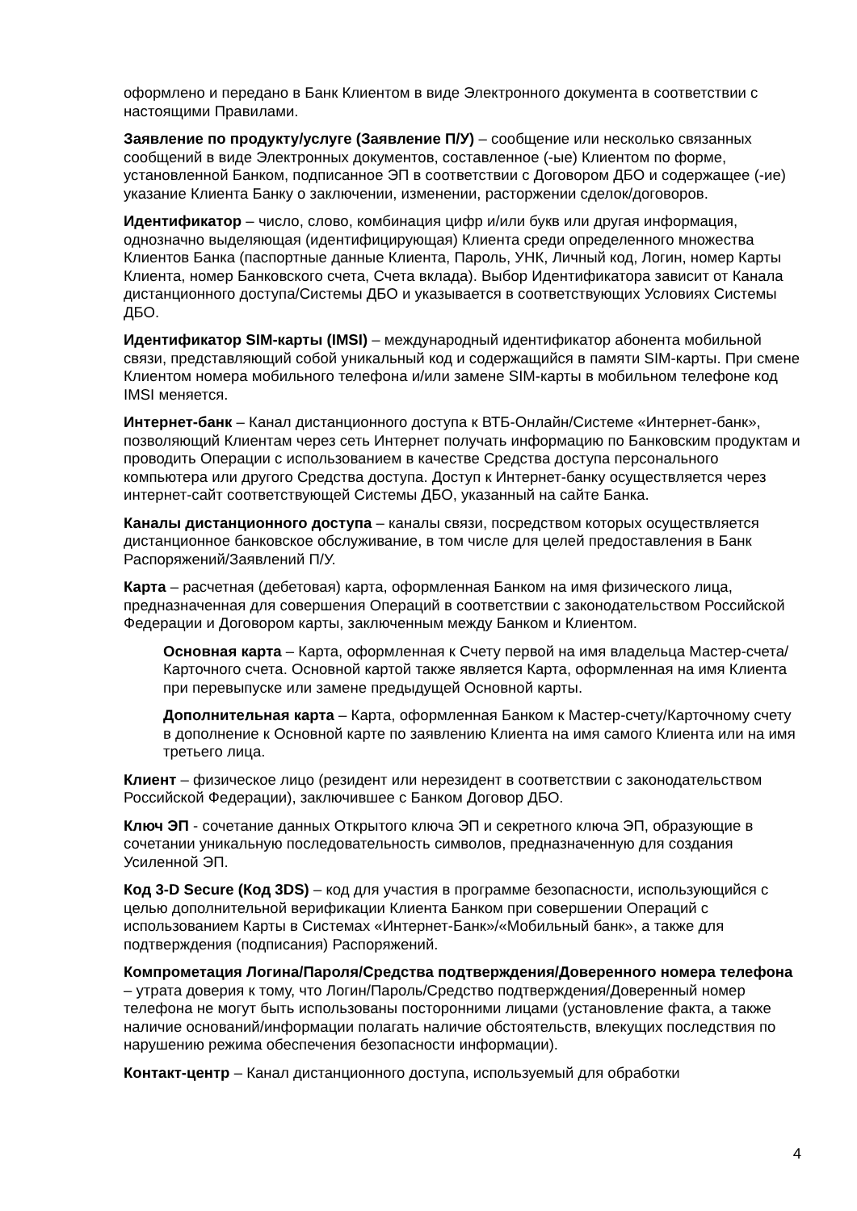оформлено и передано в Банк Клиентом в виде Электронного документа в соответствии с настоящими Правилами.
Заявление по продукту/услуге (Заявление П/У) – сообщение или несколько связанных сообщений в виде Электронных документов, составленное (-ые) Клиентом по форме, установленной Банком, подписанное ЭП в соответствии с Договором ДБО и содержащее (-ие) указание Клиента Банку о заключении, изменении, расторжении сделок/договоров.
Идентификатор – число, слово, комбинация цифр и/или букв или другая информация, однозначно выделяющая (идентифицирующая) Клиента среди определенного множества Клиентов Банка (паспортные данные Клиента, Пароль, УНК, Личный код, Логин, номер Карты Клиента, номер Банковского счета, Счета вклада). Выбор Идентификатора зависит от Канала дистанционного доступа/Системы ДБО и указывается в соответствующих Условиях Системы ДБО.
Идентификатор SIM-карты (IMSI) – международный идентификатор абонента мобильной связи, представляющий собой уникальный код и содержащийся в памяти SIM-карты. При смене Клиентом номера мобильного телефона и/или замене SIM-карты в мобильном телефоне код IMSI меняется.
Интернет-банк – Канал дистанционного доступа к ВТБ-Онлайн/Системе «Интернет-банк», позволяющий Клиентам через сеть Интернет получать информацию по Банковским продуктам и проводить Операции с использованием в качестве Средства доступа персонального компьютера или другого Средства доступа. Доступ к Интернет-банку осуществляется через интернет-сайт соответствующей Системы ДБО, указанный на сайте Банка.
Каналы дистанционного доступа – каналы связи, посредством которых осуществляется дистанционное банковское обслуживание, в том числе для целей предоставления в Банк Распоряжений/Заявлений П/У.
Карта – расчетная (дебетовая) карта, оформленная Банком на имя физического лица, предназначенная для совершения Операций в соответствии с законодательством Российской Федерации и Договором карты, заключенным между Банком и Клиентом.
Основная карта – Карта, оформленная к Счету первой на имя владельца Мастер-счета/Карточного счета. Основной картой также является Карта, оформленная на имя Клиента при перевыпуске или замене предыдущей Основной карты.
Дополнительная карта – Карта, оформленная Банком к Мастер-счету/Карточному счету в дополнение к Основной карте по заявлению Клиента на имя самого Клиента или на имя третьего лица.
Клиент – физическое лицо (резидент или нерезидент в соответствии с законодательством Российской Федерации), заключившее с Банком Договор ДБО.
Ключ ЭП - сочетание данных Открытого ключа ЭП и секретного ключа ЭП, образующие в сочетании уникальную последовательность символов, предназначенную для создания Усиленной ЭП.
Код 3-D Secure (Код 3DS) – код для участия в программе безопасности, использующийся с целью дополнительной верификации Клиента Банком при совершении Операций с использованием Карты в Системах «Интернет-Банк»/«Мобильный банк», а также для подтверждения (подписания) Распоряжений.
Компрометация Логина/Пароля/Средства подтверждения/Доверенного номера телефона – утрата доверия к тому, что Логин/Пароль/Средство подтверждения/Доверенный номер телефона не могут быть использованы посторонними лицами (установление факта, а также наличие оснований/информации полагать наличие обстоятельств, влекущих последствия по нарушению режима обеспечения безопасности информации).
Контакт-центр – Канал дистанционного доступа, используемый для обработки
4